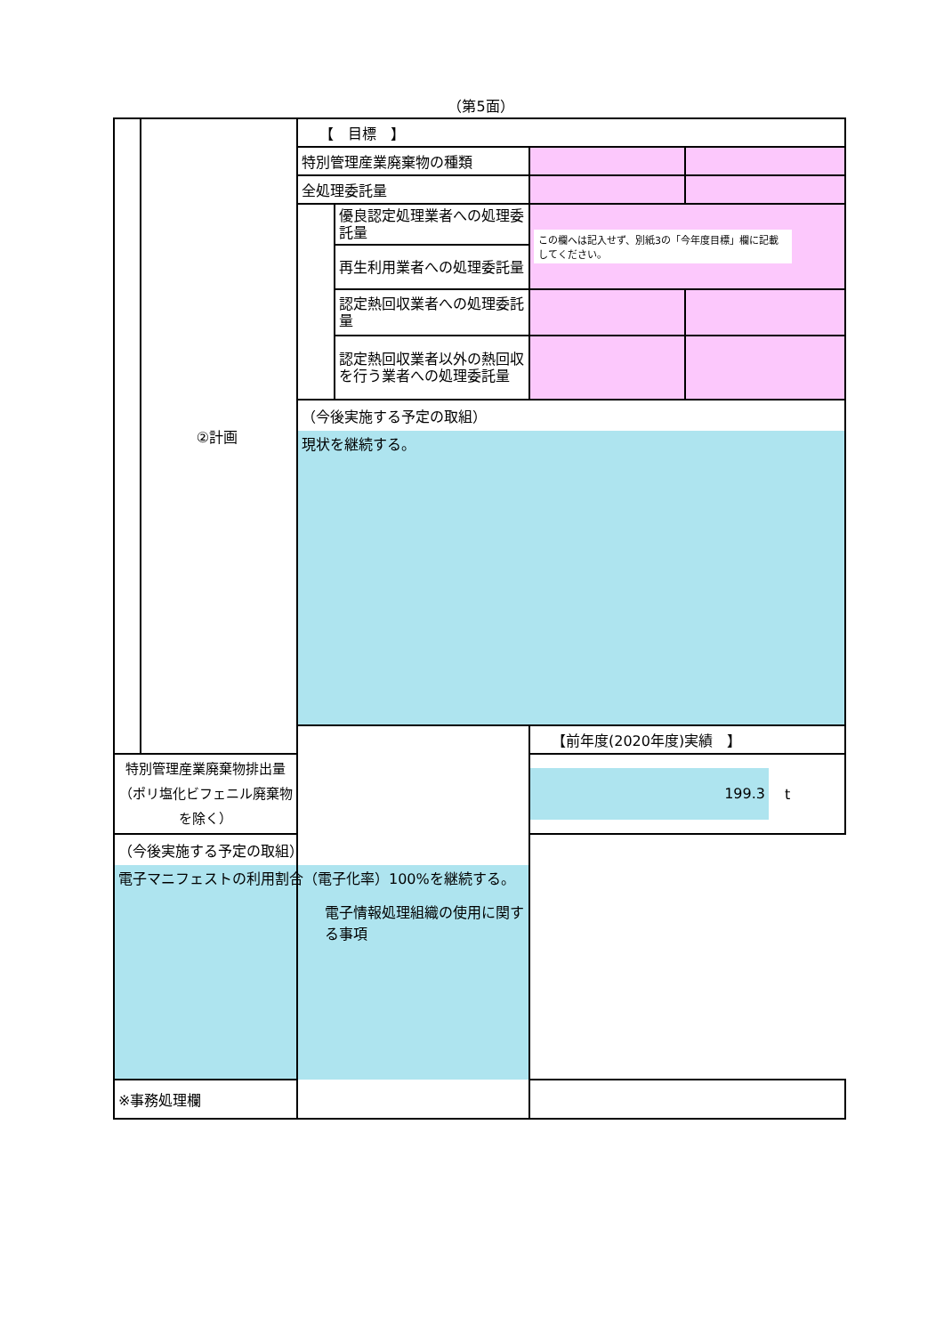（第5面）
| | ②計画 | 【 目標 】 | | | |
| | | 特別管理産業廃棄物の種類 | | | |
| | | 全処理委託量 | | | |
| | | | 優良認定処理業者への処理委託量 | この欄へは記入せず、別紙3の「今年度目標」欄に記載してください。 | |
| | | | 再生利用業者への処理委託量 | | |
| | | | 認定熱回収業者への処理委託量 | | |
| | | | 認定熱回収業者以外の熱回収を行う業者への処理委託量 | | |
| | | （今後実施する予定の取組） | | | |
| | | 現状を継続する。 | | | |
| | | 電子情報処理組織の使用に関する事項 | | 【前年度(2020年度)実績 】 | |
| 特別管理産業廃棄物排出量 （ポリ塩化ビフェニル廃棄物を除く） | | | | 199.3 t | |
| （今後実施する予定の取組） | | | | | |
| 電子マニフェストの利用割合（電子化率）100%を継続する。 | | | | | |
| ※事務処理欄 | | | | | |